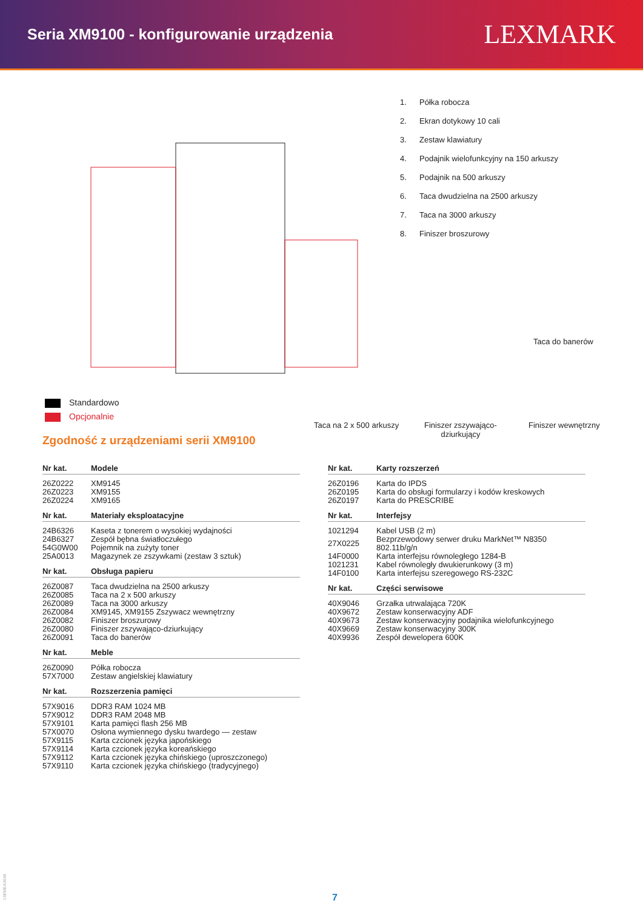Seria XM9100 - konfigurowanie urządzenia
LEXMARK
Standardowo
Opcjonalnie
1. Półka robocza
2. Ekran dotykowy 10 cali
3. Zestaw klawiatury
4. Podajnik wielofunkcyjny na 150 arkuszy
5. Podajnik na 500 arkuszy
6. Taca dwudzielna na 2500 arkuszy
7. Taca na 3000 arkuszy
8. Finiszer broszurowy
Taca do banerów
Taca na 2 x 500 arkuszy
Finiszer zszywająco-
dziurkujący
Finiszer wewnętrzny
Zgodność z urządzeniami serii XM9100
| Nr kat. | Modele |
| --- | --- |
| 26Z0222 | XM9145 |
| 26Z0223 | XM9155 |
| 26Z0224 | XM9165 |
| Nr kat. | Materiały eksploatacyjne |
| --- | --- |
| 24B6326 | Kaseta z tonerem o wysokiej wydajności |
| 24B6327 | Zespół bębna światłoczułego |
| 54G0W00 | Pojemnik na zużyty toner |
| 25A0013 | Magazynek ze zszywkami (zestaw 3 sztuk) |
| Nr kat. | Obsługa papieru |
| --- | --- |
| 26Z0087 | Taca dwudzielna na 2500 arkuszy |
| 26Z0085 | Taca na 2 x 500 arkuszy |
| 26Z0089 | Taca na 3000 arkuszy |
| 26Z0084 | XM9145, XM9155 Zszywacz wewnętrzny |
| 26Z0082 | Finiszer broszurowy |
| 26Z0080 | Finiszer zszywająco-dziurkujący |
| 26Z0091 | Taca do banerów |
| Nr kat. | Meble |
| --- | --- |
| 26Z0090 | Półka robocza |
| 57X7000 | Zestaw angielskiej klawiatury |
| Nr kat. | Rozszerzenia pamięci |
| --- | --- |
| 57X9016 | DDR3 RAM 1024 MB |
| 57X9012 | DDR3 RAM 2048 MB |
| 57X9101 | Karta pamięci flash 256 MB |
| 57X0070 | Osłona wymiennego dysku twardego — zestaw |
| 57X9115 | Karta czcionek języka japońskiego |
| 57X9114 | Karta czcionek języka koreańskiego |
| 57X9112 | Karta czcionek języka chińskiego (uproszczonego) |
| 57X9110 | Karta czcionek języka chińskiego (tradycyjnego) |
| Nr kat. | Karty rozszerzeń |
| --- | --- |
| 26Z0196 | Karta do IPDS |
| 26Z0195 | Karta do obsługi formularzy i kodów kreskowych |
| 26Z0197 | Karta do PRESCRIBE |
| Nr kat. | Interfejsy |
| --- | --- |
| 1021294 | Kabel USB (2 m) |
| 27X0225 | Bezprzewodowy serwer druku MarkNet™ N8350 802.11b/g/n |
| 14F0000 | Karta interfejsu równoległego 1284-B |
| 1021231 | Kabel równoległy dwukierunkowy (3 m) |
| 14F0100 | Karta interfejsu szeregowego RS-232C |
| Nr kat. | Części serwisowe |
| --- | --- |
| 40X9046 | Grzałka utrwalająca 720K |
| 40X9672 | Zestaw konserwacyjny ADF |
| 40X9673 | Zestaw konserwacyjny podajnika wielofunkcyjnego |
| 40X9669 | Zestaw konserwacyjny 300K |
| 40X9936 | Zespół dewelopera 600K |
14EMEA3648
7